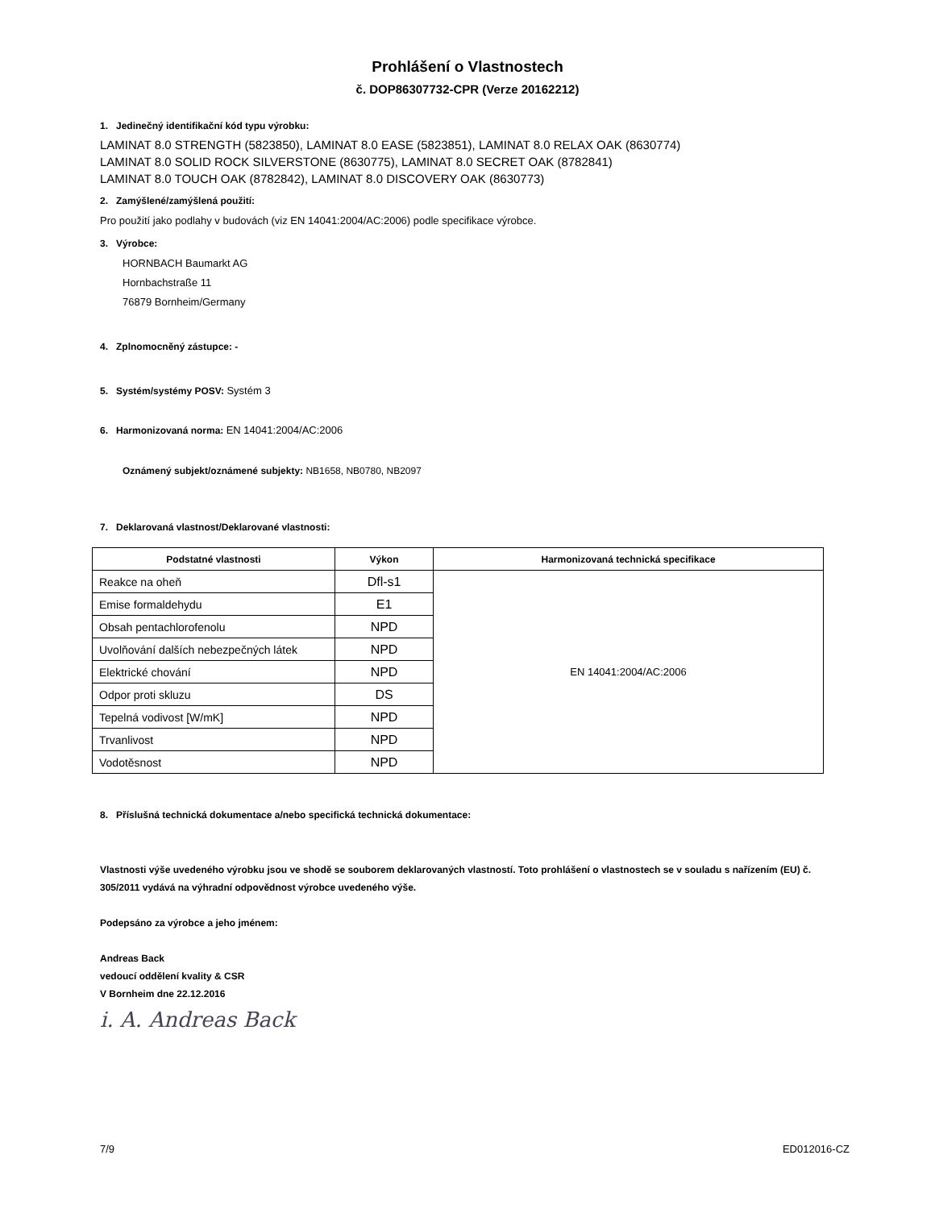Prohlášení o Vlastnostech
č. DOP86307732-CPR (Verze 20162212)
1. Jedinečný identifikační kód typu výrobku:
LAMINAT 8.0 STRENGTH (5823850), LAMINAT 8.0 EASE (5823851), LAMINAT 8.0 RELAX OAK (8630774)
LAMINAT 8.0 SOLID ROCK SILVERSTONE (8630775), LAMINAT 8.0 SECRET OAK (8782841)
LAMINAT 8.0 TOUCH OAK (8782842), LAMINAT 8.0 DISCOVERY OAK (8630773)
2. Zamýšlené/zamýšlená použití:
Pro použití jako podlahy v budovách (viz EN 14041:2004/AC:2006) podle specifikace výrobce.
3. Výrobce:
HORNBACH Baumarkt AG
Hornbachstraße 11
76879 Bornheim/Germany
4. Zplnomocněný zástupce: -
5. Systém/systémy POSV: Systém 3
6. Harmonizovaná norma: EN 14041:2004/AC:2006
Oznámený subjekt/oznámené subjekty: NB1658, NB0780, NB2097
7. Deklarovaná vlastnost/Deklarované vlastnosti:
| Podstatné vlastnosti | Výkon | Harmonizovaná technická specifikace |
| --- | --- | --- |
| Reakce na oheň | Dfl-s1 | EN 14041:2004/AC:2006 |
| Emise formaldehydu | E1 | |
| Obsah pentachlorofenolu | NPD | |
| Uvolňování dalších nebezpečných látek | NPD | |
| Elektrické chování | NPD | |
| Odpor proti skluzu | DS | |
| Tepelná vodivost [W/mK] | NPD | |
| Trvanlivost | NPD | |
| Vodotěsnost | NPD | |
8. Příslušná technická dokumentace a/nebo specifická technická dokumentace:
Vlastnosti výše uvedeného výrobku jsou ve shodě se souborem deklarovaných vlastností. Toto prohlášení o vlastnostech se v souladu s nařízením (EU) č. 305/2011 vydává na výhradní odpovědnost výrobce uvedeného výše.
Podepsáno za výrobce a jeho jménem:
Andreas Back
vedoucí oddělení kvality & CSR
V Bornheim dne 22.12.2016
i. A. Andreas Back
7/9 ED012016-CZ